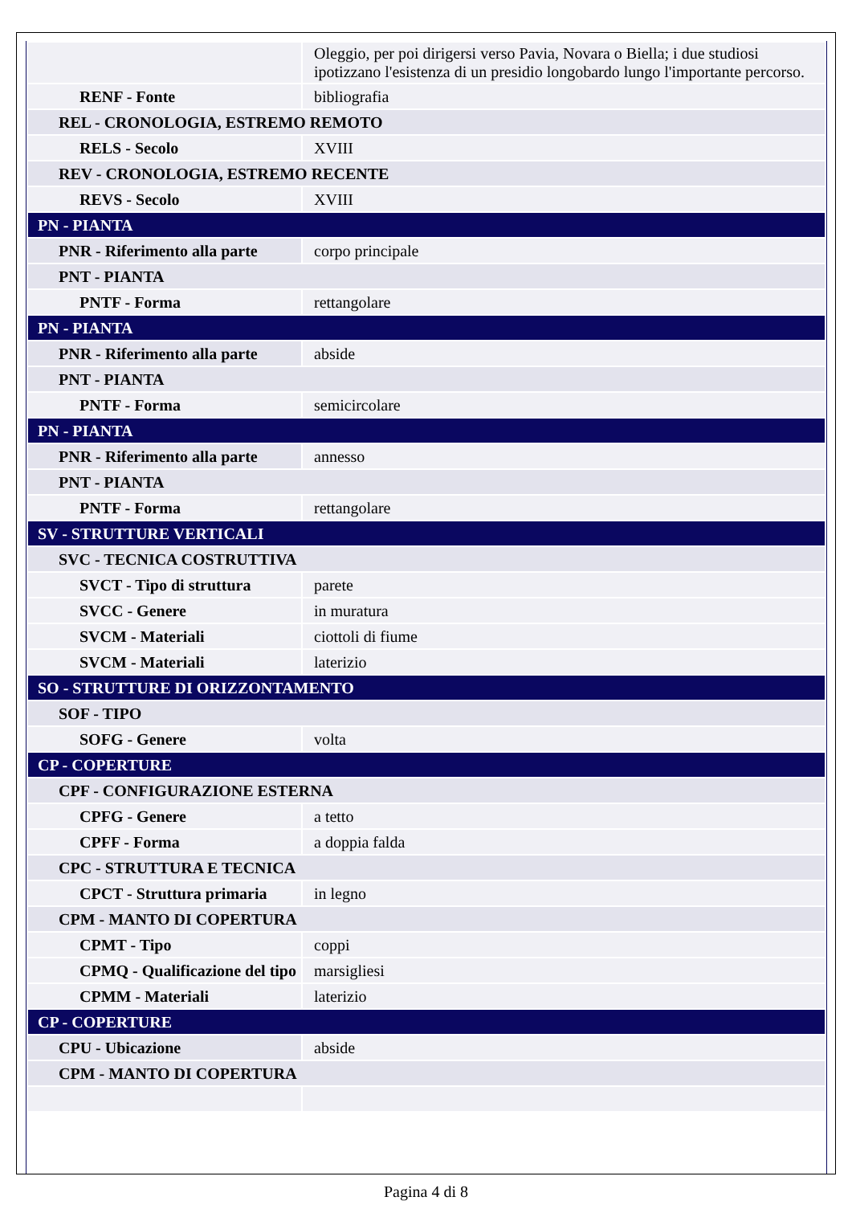| | Oleggio, per poi dirigersi verso Pavia, Novara o Biella; i due studiosi ipotizzano l'esistenza di un presidio longobardo lungo l'importante percorso. |
| RENF - Fonte | bibliografia |
| REL - CRONOLOGIA, ESTREMO REMOTO | |
| RELS - Secolo | XVIII |
| REV - CRONOLOGIA, ESTREMO RECENTE | |
| REVS - Secolo | XVIII |
| PN - PIANTA | |
| PNR - Riferimento alla parte | corpo principale |
| PNT - PIANTA | |
| PNTF - Forma | rettangolare |
| PN - PIANTA | |
| PNR - Riferimento alla parte | abside |
| PNT - PIANTA | |
| PNTF - Forma | semicircolare |
| PN - PIANTA | |
| PNR - Riferimento alla parte | annesso |
| PNT - PIANTA | |
| PNTF - Forma | rettangolare |
| SV - STRUTTURE VERTICALI | |
| SVC - TECNICA COSTRUTTIVA | |
| SVCT - Tipo di struttura | parete |
| SVCC - Genere | in muratura |
| SVCM - Materiali | ciottoli di fiume |
| SVCM - Materiali | laterizio |
| SO - STRUTTURE DI ORIZZONTAMENTO | |
| SOF - TIPO | |
| SOFG - Genere | volta |
| CP - COPERTURE | |
| CPF - CONFIGURAZIONE ESTERNA | |
| CPFG - Genere | a tetto |
| CPFF - Forma | a doppia falda |
| CPC - STRUTTURA E TECNICA | |
| CPCT - Struttura primaria | in legno |
| CPM - MANTO DI COPERTURA | |
| CPMT - Tipo | coppi |
| CPMQ - Qualificazione del tipo | marsigliesi |
| CPMM - Materiali | laterizio |
| CP - COPERTURE | |
| CPU - Ubicazione | abside |
| CPM - MANTO DI COPERTURA | |
Pagina 4 di 8